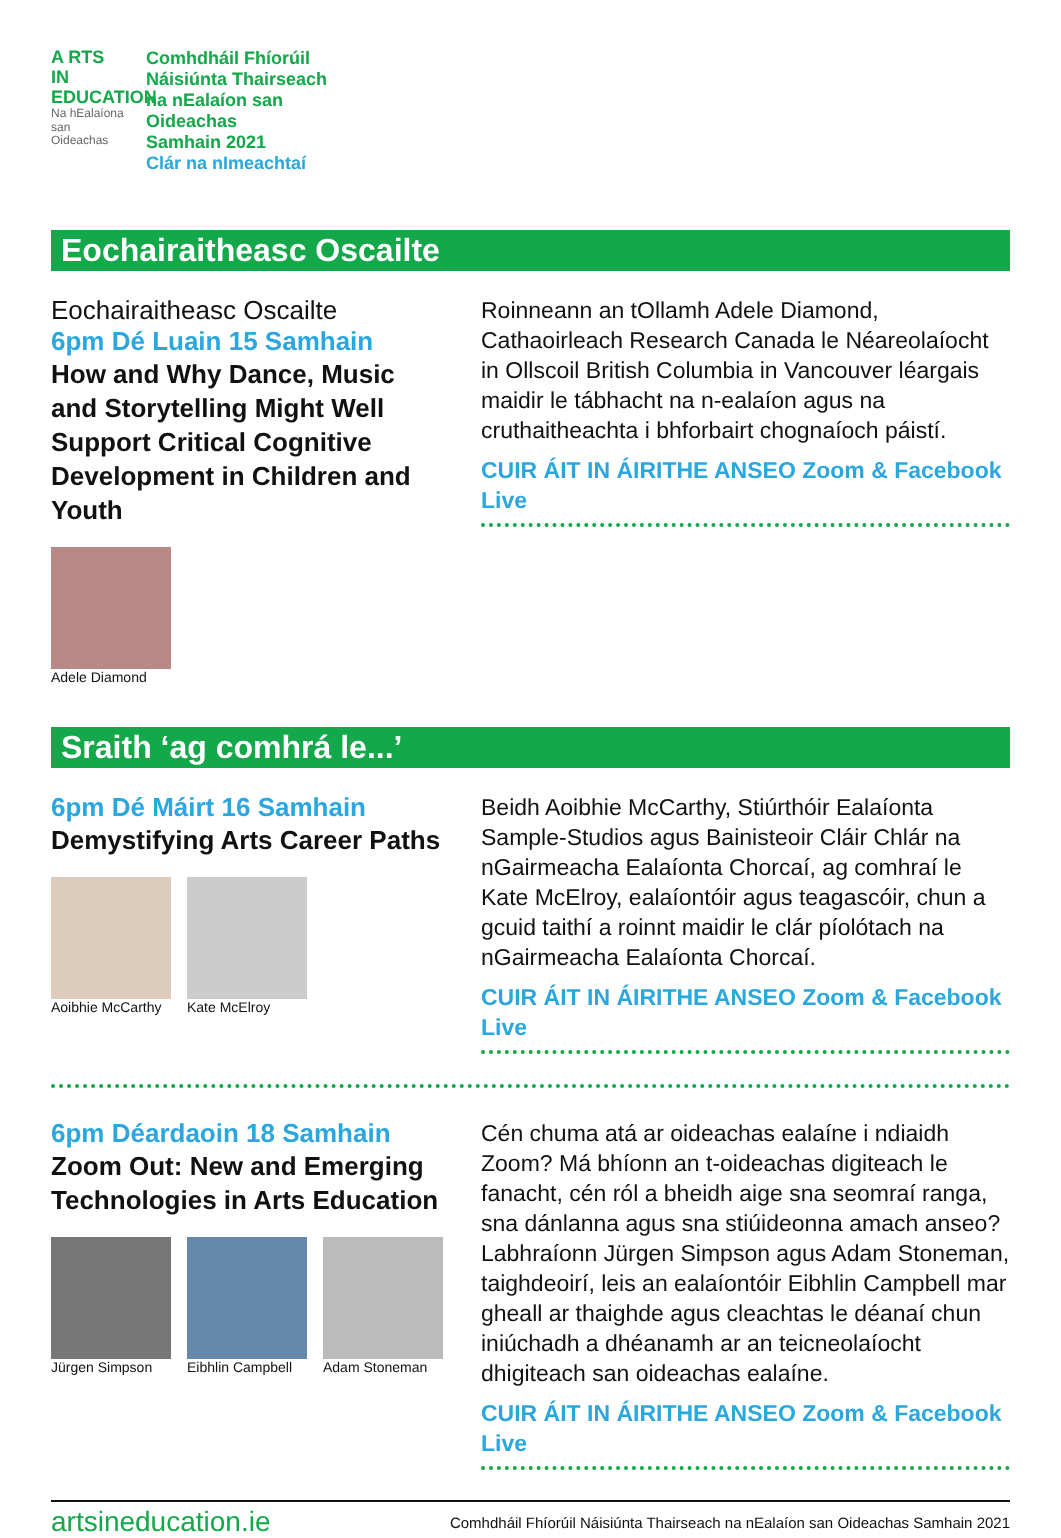A RTS
IN
EDUCATION
Na hEalaíona san Oideachas
Comhdháil Fhíorúil
Náisiúnta Thairseach
na nEalaíon san
Oideachas
Samhain 2021
Clár na nImeachtaí
Eochairaitheasc Oscailte
Eochairaitheasc Oscailte
6pm Dé Luain 15 Samhain
How and Why Dance, Music and Storytelling Might Well Support Critical Cognitive Development in Children and Youth
Adele Diamond
Roinneann an tOllamh Adele Diamond, Cathaoirleach Research Canada le Néareolaíocht in Ollscoil British Columbia in Vancouver léargais maidir le tábhacht na n-ealaíon agus na cruthaitheachta i bhforbairt chognaíoch páistí.
CUIR ÁIT IN ÁIRITHE ANSEO Zoom & Facebook Live
Sraith ‘ag comhrá le...’
6pm Dé Máirt 16 Samhain
Demystifying Arts Career Paths
Aoibhie McCarthy Kate McElroy
Beidh Aoibhie McCarthy, Stiúrthóir Ealaíonta Sample-Studios agus Bainisteoir Cláir Chlár na nGairmeacha Ealaíonta Chorcaí, ag comhraí le Kate McElroy, ealaíontóir agus teagascóir, chun a gcuid taithí a roinnt maidir le clár píolótach na nGairmeacha Ealaíonta Chorcaí.
CUIR ÁIT IN ÁIRITHE ANSEO Zoom & Facebook Live
6pm Déardaoin 18 Samhain
Zoom Out: New and Emerging Technologies in Arts Education
Jürgen Simpson Eibhlin Campbell Adam Stoneman
Cén chuma atá ar oideachas ealaíne i ndiaidh Zoom? Má bhíonn an t-oideachas digiteach le fanacht, cén ról a bheidh aige sna seomraí ranga, sna dánlanna agus sna stiúideonna amach anseo? Labhraíonn Jürgen Simpson agus Adam Stoneman, taighdeoirí, leis an ealaíontóir Eibhlin Campbell mar gheall ar thaighde agus cleachtas le déanaí chun iniúchadh a dhéanamh ar an teicneolaíocht dhigiteach san oideachas ealaíne.
CUIR ÁIT IN ÁIRITHE ANSEO Zoom & Facebook Live
artsineducation.ie Comhdháil Fhíorúil Náisiúnta Thairseach na nEalaíon san Oideachas Samhain 2021